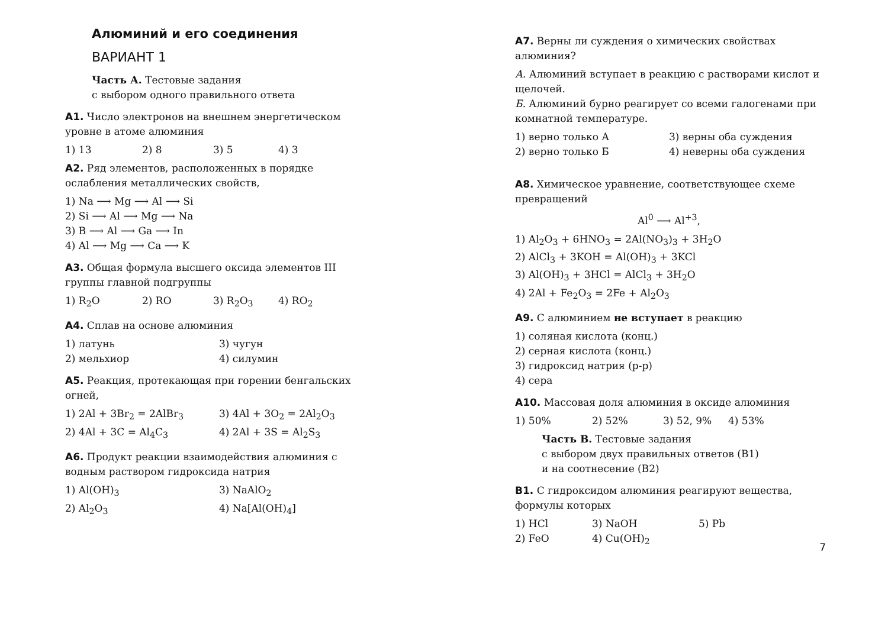Алюминий и его соединения
ВАРИАНТ 1
Часть А. Тестовые задания
с выбором одного правильного ответа
А1. Число электронов на внешнем энергетическом уровне в атоме алюминия
1) 13 2) 8 3) 5 4) 3
А2. Ряд элементов, расположенных в порядке ослабления металлических свойств,
1) Na ⟶ Mg ⟶ Al ⟶ Si
2) Si ⟶ Al ⟶ Mg ⟶ Na
3) B ⟶ Al ⟶ Ga ⟶ In
4) Al ⟶ Mg ⟶ Ca ⟶ K
А3. Общая формула высшего оксида элементов III группы главной подгруппы
1) R<sub>2</sub>O 2) RO 3) R<sub>2</sub>O<sub>3</sub> 4) RO<sub>2</sub>
А4. Сплав на основе алюминия
1) латунь 3) чугун 2) мельхиор 4) силумин
А5. Реакция, протекающая при горении бенгальских огней,
1) 2Al + 3Br<sub>2</sub> = 2AlBr<sub>3</sub> 3) 4Al + 3O<sub>2</sub> = 2Al<sub>2</sub>O<sub>3</sub> 2) 4Al + 3C = Al<sub>4</sub>C<sub>3</sub> 4) 2Al + 3S = Al<sub>2</sub>S<sub>3</sub>
А6. Продукт реакции взаимодействия алюминия с водным раствором гидроксида натрия
1) Al(OH)<sub>3</sub> 3) NaAlO<sub>2</sub> 2) Al<sub>2</sub>O<sub>3</sub> 4) Na[Al(OH)<sub>4</sub>]
А7. Верны ли суждения о химических свойствах алюминия?
А. Алюминий вступает в реакцию с растворами кислот и щелочей.
Б. Алюминий бурно реагирует со всеми галогенами при комнатной температуре.
1) верно только А 3) верны оба суждения 2) верно только Б 4) неверны оба суждения
А8. Химическое уравнение, соответствующее схеме превращений
Al<sup>0</sup> ⟶ Al<sup>+3</sup>,
1) Al<sub>2</sub>O<sub>3</sub> + 6HNO<sub>3</sub> = 2Al(NO<sub>3</sub>)<sub>3</sub> + 3H<sub>2</sub>O
2) AlCl<sub>3</sub> + 3KOH = Al(OH)<sub>3</sub> + 3KCl
3) Al(OH)<sub>3</sub> + 3HCl = AlCl<sub>3</sub> + 3H<sub>2</sub>O
4) 2Al + Fe<sub>2</sub>O<sub>3</sub> = 2Fe + Al<sub>2</sub>O<sub>3</sub>
А9. С алюминием не вступает в реакцию
1) соляная кислота (конц.)
2) серная кислота (конц.)
3) гидроксид натрия (р-р)
4) сера
А10. Массовая доля алюминия в оксиде алюминия
1) 50% 2) 52% 3) 52, 9% 4) 53%
Часть В. Тестовые задания
с выбором двух правильных ответов (В1)
и на соотнесение (В2)
В1. С гидроксидом алюминия реагируют вещества, формулы которых
1) HCl 3) NaOH 5) Pb 2) FeO 4) Cu(OH)<sub>2</sub>
7